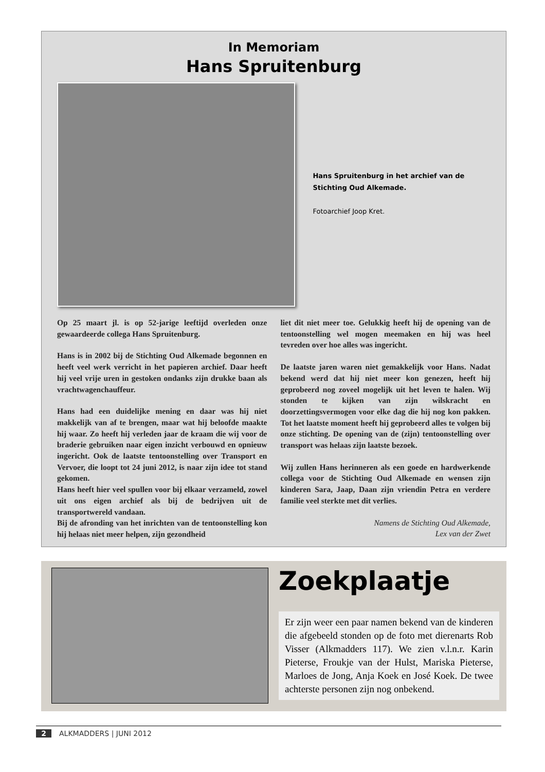In Memoriam
Hans Spruitenburg
Hans Spruitenburg in het archief van de Stichting Oud Alkemade.
Fotoarchief Joop Kret.
Op 25 maart jl. is op 52-jarige leeftijd overleden onze gewaardeerde collega Hans Spruitenburg.
Hans is in 2002 bij de Stichting Oud Alkemade begonnen en heeft veel werk verricht in het papieren archief. Daar heeft hij veel vrije uren in gestoken ondanks zijn drukke baan als vrachtwagenchauffeur.
Hans had een duidelijke mening en daar was hij niet makkelijk van af te brengen, maar wat hij beloofde maakte hij waar. Zo heeft hij verleden jaar de kraam die wij voor de braderie gebruiken naar eigen inzicht verbouwd en opnieuw ingericht. Ook de laatste tentoonstelling over Transport en Vervoer, die loopt tot 24 juni 2012, is naar zijn idee tot stand gekomen.
Hans heeft hier veel spullen voor bij elkaar verzameld, zowel uit ons eigen archief als bij de bedrijven uit de transportwereld vandaan.
Bij de afronding van het inrichten van de tentoonstelling kon hij helaas niet meer helpen, zijn gezondheid
liet dit niet meer toe. Gelukkig heeft hij de opening van de tentoonstelling wel mogen meemaken en hij was heel tevreden over hoe alles was ingericht.
De laatste jaren waren niet gemakkelijk voor Hans. Nadat bekend werd dat hij niet meer kon genezen, heeft hij geprobeerd nog zoveel mogelijk uit het leven te halen. Wij stonden te kijken van zijn wilskracht en doorzettingsvermogen voor elke dag die hij nog kon pakken. Tot het laatste moment heeft hij geprobeerd alles te volgen bij onze stichting. De opening van de (zijn) tentoonstelling over transport was helaas zijn laatste bezoek.
Wij zullen Hans herinneren als een goede en hardwerkende collega voor de Stichting Oud Alkemade en wensen zijn kinderen Sara, Jaap, Daan zijn vriendin Petra en verdere familie veel sterkte met dit verlies.
Namens de Stichting Oud Alkemade,
Lex van der Zwet
Zoekplaatje
Er zijn weer een paar namen bekend van de kinderen die afgebeeld stonden op de foto met dierenarts Rob Visser (Alkmadders 117). We zien v.l.n.r. Karin Pieterse, Froukje van der Hulst, Mariska Pieterse, Marloes de Jong, Anja Koek en José Koek. De twee achterste personen zijn nog onbekend.
2 ALKMADDERS | JUNI 2012